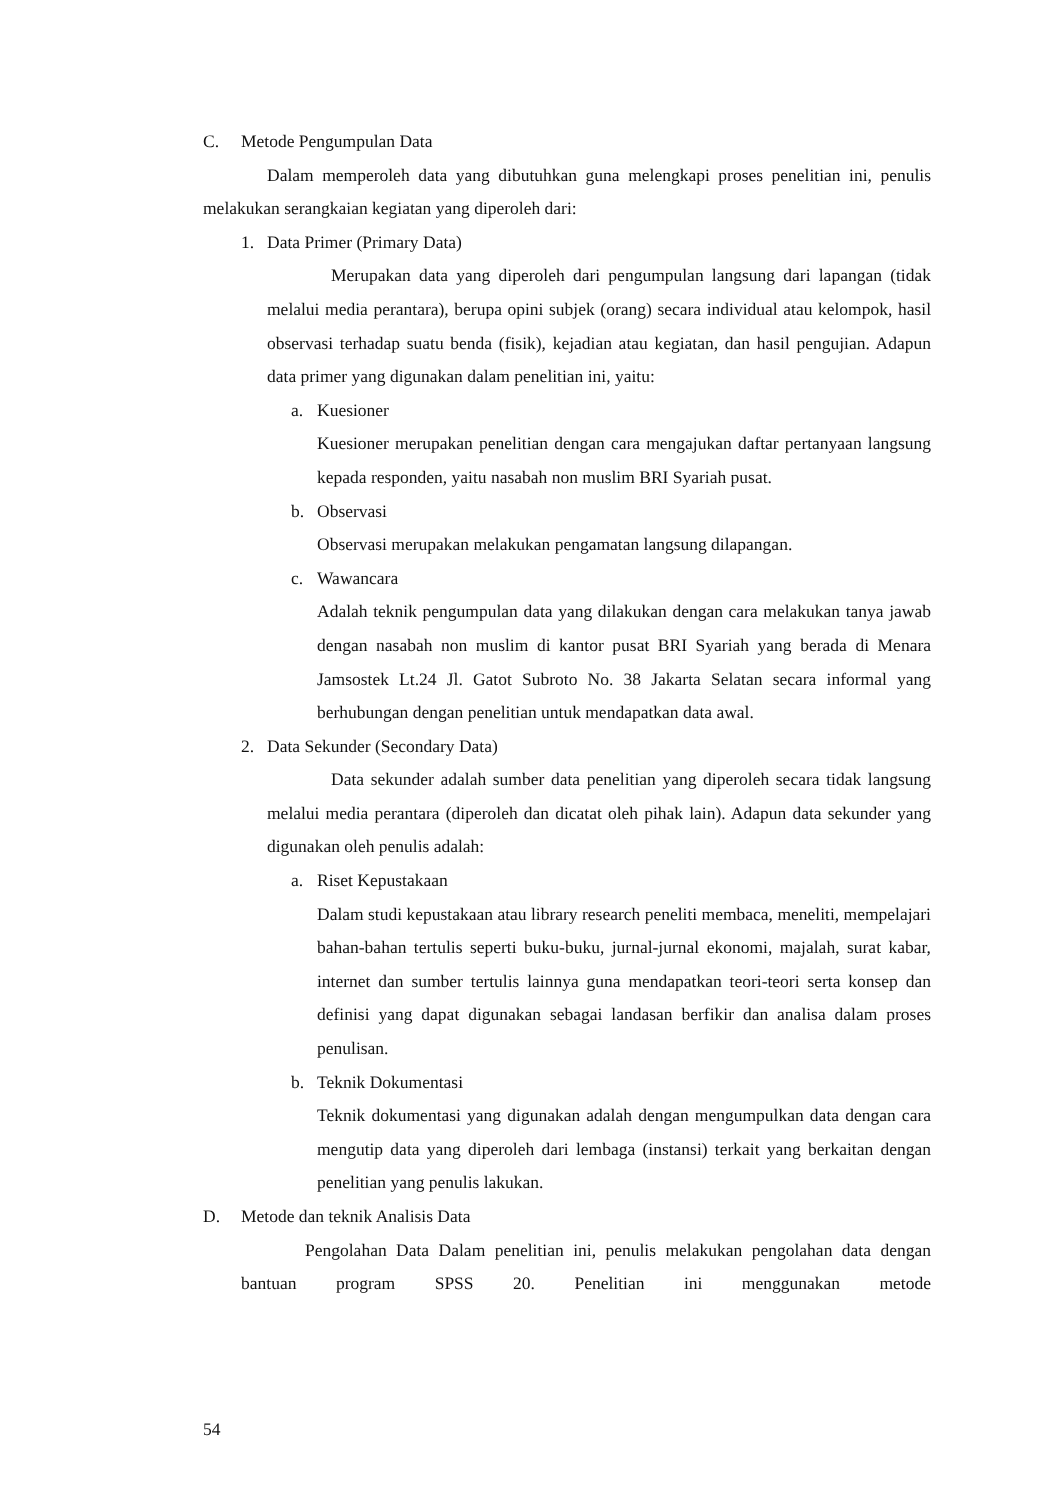C. Metode Pengumpulan Data
Dalam memperoleh data yang dibutuhkan guna melengkapi proses penelitian ini, penulis melakukan serangkaian kegiatan yang diperoleh dari:
1. Data Primer (Primary Data)
Merupakan data yang diperoleh dari pengumpulan langsung dari lapangan (tidak melalui media perantara), berupa opini subjek (orang) secara individual atau kelompok, hasil observasi terhadap suatu benda (fisik), kejadian atau kegiatan, dan hasil pengujian. Adapun data primer yang digunakan dalam penelitian ini, yaitu:
a. Kuesioner
Kuesioner merupakan penelitian dengan cara mengajukan daftar pertanyaan langsung kepada responden, yaitu nasabah non muslim BRI Syariah pusat.
b. Observasi
Observasi merupakan melakukan pengamatan langsung dilapangan.
c. Wawancara
Adalah teknik pengumpulan data yang dilakukan dengan cara melakukan tanya jawab dengan nasabah non muslim di kantor pusat BRI Syariah yang berada di Menara Jamsostek Lt.24 Jl. Gatot Subroto No. 38 Jakarta Selatan secara informal yang berhubungan dengan penelitian untuk mendapatkan data awal.
2. Data Sekunder (Secondary Data)
Data sekunder adalah sumber data penelitian yang diperoleh secara tidak langsung melalui media perantara (diperoleh dan dicatat oleh pihak lain). Adapun data sekunder yang digunakan oleh penulis adalah:
a. Riset Kepustakaan
Dalam studi kepustakaan atau library research peneliti membaca, meneliti, mempelajari bahan-bahan tertulis seperti buku-buku, jurnal-jurnal ekonomi, majalah, surat kabar, internet dan sumber tertulis lainnya guna mendapatkan teori-teori serta konsep dan definisi yang dapat digunakan sebagai landasan berfikir dan analisa dalam proses penulisan.
b. Teknik Dokumentasi
Teknik dokumentasi yang digunakan adalah dengan mengumpulkan data dengan cara mengutip data yang diperoleh dari lembaga (instansi) terkait yang berkaitan dengan penelitian yang penulis lakukan.
D. Metode dan teknik Analisis Data
Pengolahan Data Dalam penelitian ini, penulis melakukan pengolahan data dengan bantuan program SPSS 20. Penelitian ini menggunakan metode
54